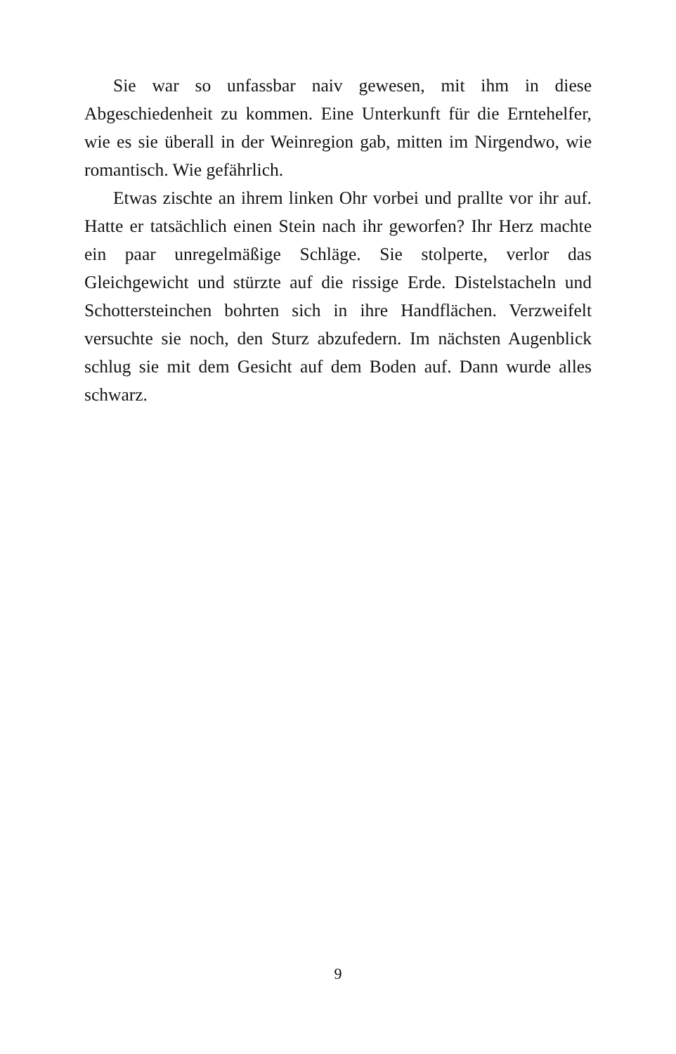Sie war so unfassbar naiv gewesen, mit ihm in diese Abgeschiedenheit zu kommen. Eine Unterkunft für die Erntehelfer, wie es sie überall in der Weinregion gab, mitten im Nirgendwo, wie romantisch. Wie gefährlich.
Etwas zischte an ihrem linken Ohr vorbei und prallte vor ihr auf. Hatte er tatsächlich einen Stein nach ihr geworfen? Ihr Herz machte ein paar unregelmäßige Schläge. Sie stolperte, verlor das Gleichgewicht und stürzte auf die rissige Erde. Distelstacheln und Schottersteinchen bohrten sich in ihre Handflächen. Verzweifelt versuchte sie noch, den Sturz abzufedern. Im nächsten Augenblick schlug sie mit dem Gesicht auf dem Boden auf. Dann wurde alles schwarz.
9